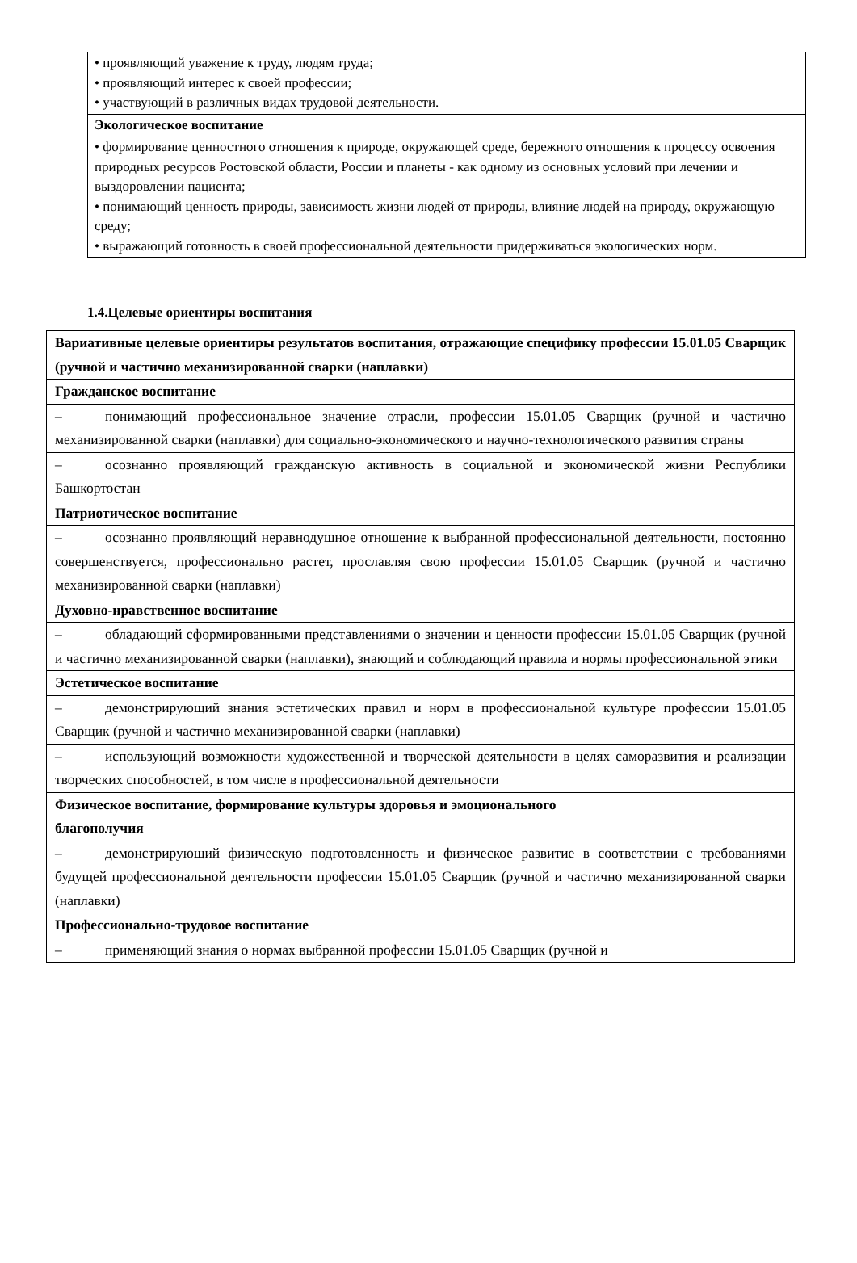| • проявляющий уважение к труду, людям труда; • проявляющий интерес к своей профессии; • участвующий в различных видах трудовой деятельности. |
| Экологическое воспитание |
| • формирование ценностного отношения к природе, окружающей среде, бережного отношения к процессу освоения природных ресурсов Ростовской области, России и планеты - как одному из основных условий при лечении и выздоровлении пациента; • понимающий ценность природы, зависимость жизни людей от природы, влияние людей на природу, окружающую среду; • выражающий готовность в своей профессиональной деятельности придерживаться экологических норм. |
1.4.Целевые ориентиры воспитания
| Вариативные целевые ориентиры результатов воспитания, отражающие специфику профессии 15.01.05 Сварщик (ручной и частично механизированной сварки (наплавки) |
| Гражданское воспитание |
| – понимающий профессиональное значение отрасли, профессии 15.01.05 Сварщик (ручной и частично механизированной сварки (наплавки) для социально-экономического и научно-технологического развития страны |
| – осознанно проявляющий гражданскую активность в социальной и экономической жизни Республики Башкортостан |
| Патриотическое воспитание |
| – осознанно проявляющий неравнодушное отношение к выбранной профессиональной деятельности, постоянно совершенствуется, профессионально растет, прославляя свою профессии 15.01.05 Сварщик (ручной и частично механизированной сварки (наплавки) |
| Духовно-нравственное воспитание |
| – обладающий сформированными представлениями о значении и ценности профессии 15.01.05 Сварщик (ручной и частично механизированной сварки (наплавки), знающий и соблюдающий правила и нормы профессиональной этики |
| Эстетическое воспитание |
| – демонстрирующий знания эстетических правил и норм в профессиональной культуре профессии 15.01.05 Сварщик (ручной и частично механизированной сварки (наплавки) |
| – использующий возможности художественной и творческой деятельности в целях саморазвития и реализации творческих способностей, в том числе в профессиональной деятельности |
| Физическое воспитание, формирование культуры здоровья и эмоционального благополучия |
| – демонстрирующий физическую подготовленность и физическое развитие в соответствии с требованиями будущей профессиональной деятельности профессии 15.01.05 Сварщик (ручной и частично механизированной сварки (наплавки) |
| Профессионально-трудовое воспитание |
| – применяющий знания о нормах выбранной профессии 15.01.05 Сварщик (ручной и |